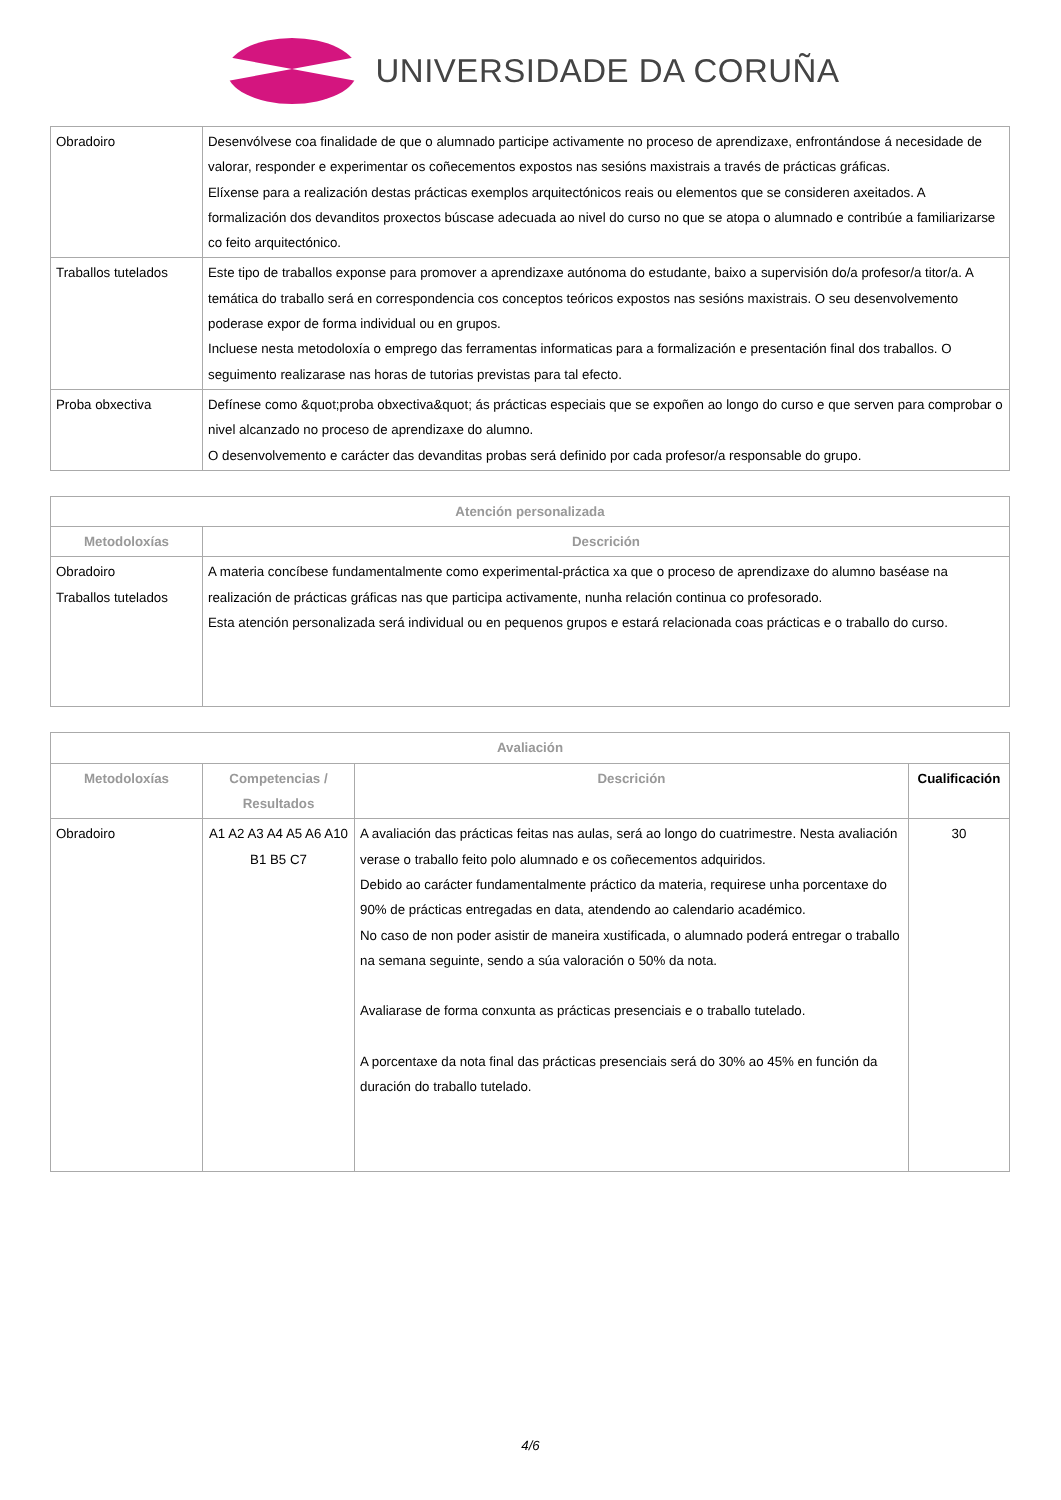UNIVERSIDADE DA CORUÑA
| Obradoiro | Desenvólvese coa finalidade de que o alumnado participe activamente no proceso de aprendizaxe, enfrontándose á necesidade de valorar, responder e experimentar os coñecementos expostos nas sesións maxistrais a través de prácticas gráficas. Elíxense para a realización destas prácticas exemplos arquitectónicos reais ou elementos que se consideren axeitados. A formalización dos devanditos proxectos búscase adecuada ao nivel do curso no que se atopa o alumnado e contribúe a familiarizarse co feito arquitectónico. |
| Traballos tutelados | Este tipo de traballos exponse para promover a aprendizaxe autónoma do estudante, baixo a supervisión do/a profesor/a titor/a. A temática do traballo será en correspondencia cos conceptos teóricos expostos nas sesións maxistrais. O seu desenvolvemento poderase expor de forma individual ou en grupos. Incluese nesta metodoloxía o emprego das ferramentas informaticas para a formalización e presentación final dos traballos. O seguimento realizarase nas horas de tutorias previstas para tal efecto. |
| Proba obxectiva | Defínese como &quot;proba obxectiva&quot; ás prácticas especiais que se expoñen ao longo do curso e que serven para comprobar o nivel alcanzado no proceso de aprendizaxe do alumno. O desenvolvemento e carácter das devanditas probas será definido por cada profesor/a responsable do grupo. |
| Atención personalizada | |
| --- | --- |
| Metodoloxías | Descrición |
| Obradoiro Traballos tutelados | A materia concíbese fundamentalmente como experimental-práctica xa que o proceso de aprendizaxe do alumno baséase na realización de prácticas gráficas nas que participa activamente, nunha relación continua co profesorado. Esta atención personalizada será individual ou en pequenos grupos e estará relacionada coas prácticas e o traballo do curso. |
| Avaliación | | | |
| --- | --- | --- | --- |
| Metodoloxías | Competencias / Resultados | Descrición | Cualificación |
| Obradoiro | A1 A2 A3 A4 A5 A6 A10 B1 B5 C7 | A avaliación das prácticas feitas nas aulas, será ao longo do cuatrimestre. Nesta avaliación verase o traballo feito polo alumnado e os coñecementos adquiridos. Debido ao carácter fundamentalmente práctico da materia, requirese unha porcentaxe do 90% de prácticas entregadas en data, atendendo ao calendario académico. No caso de non poder asistir de maneira xustificada, o alumnado poderá entregar o traballo na semana seguinte, sendo a súa valoración o 50% da nota. Avaliarase de forma conxunta as prácticas presenciais e o traballo tutelado. A porcentaxe da nota final das prácticas presenciais será do 30% ao 45% en función da duración do traballo tutelado. | 30 |
4/6